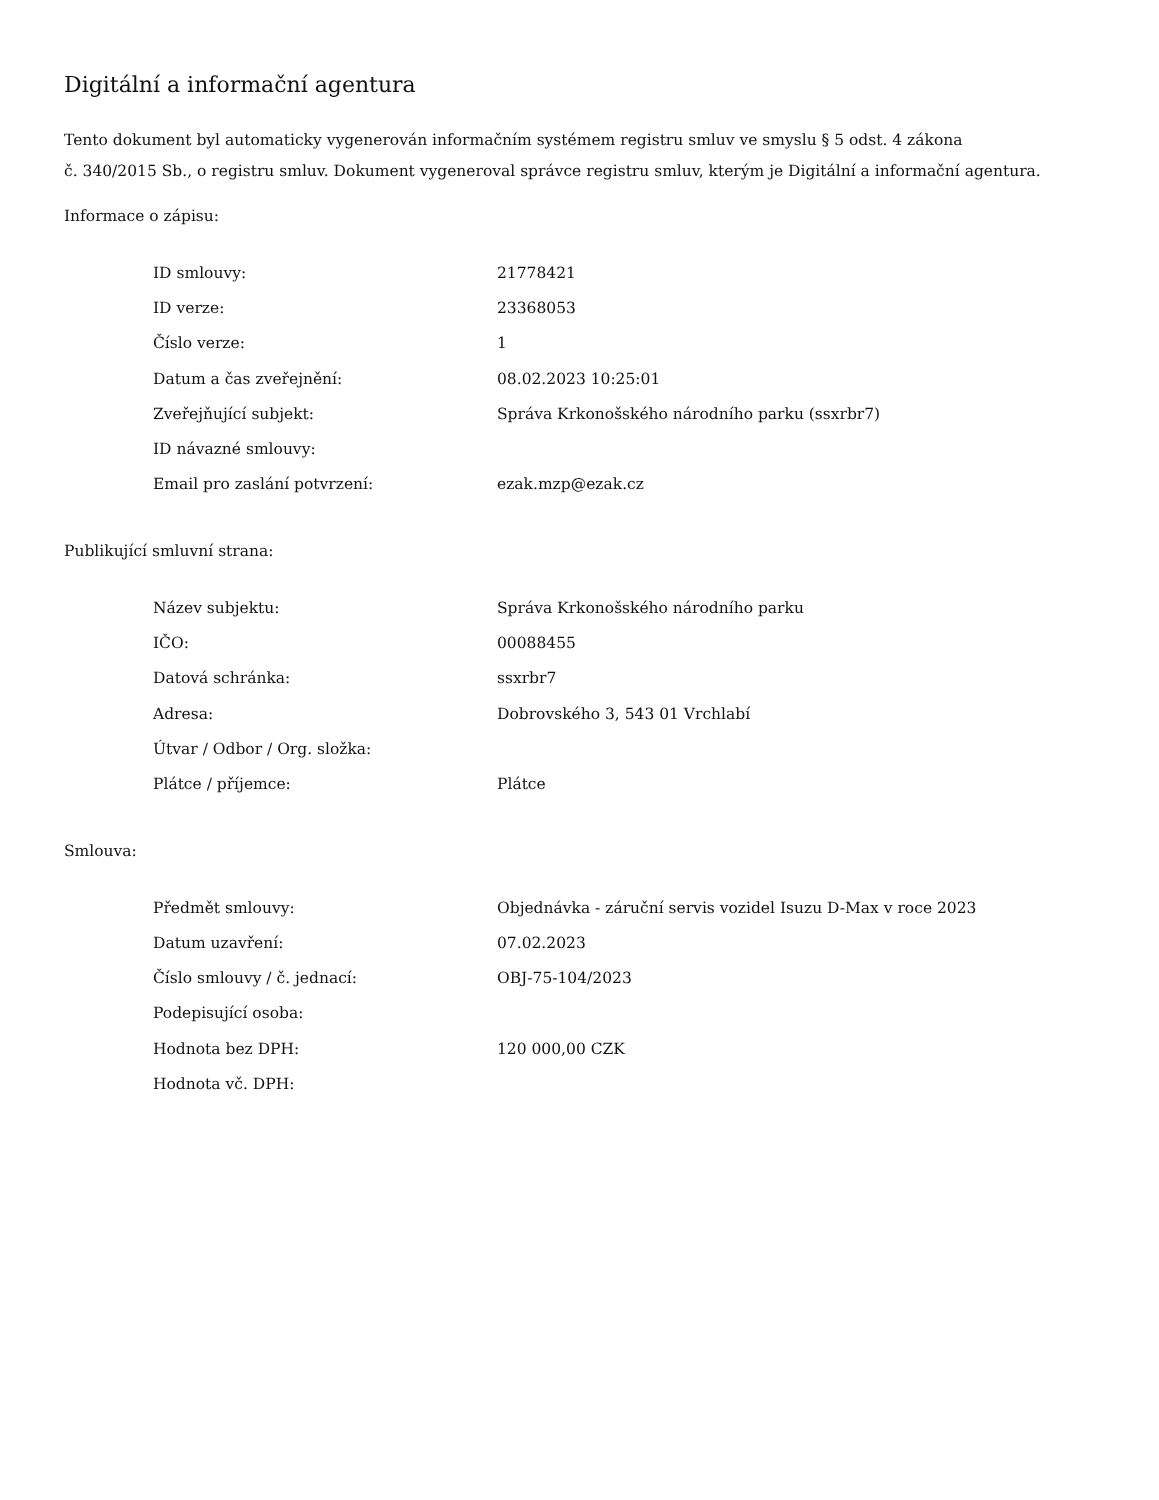Digitální a informační agentura
Tento dokument byl automaticky vygenerován informačním systémem registru smluv ve smyslu § 5 odst. 4 zákona
č. 340/2015 Sb., o registru smluv. Dokument vygeneroval správce registru smluv, kterým je Digitální a informační agentura.
Informace o zápisu:
| ID smlouvy: | 21778421 |
| ID verze: | 23368053 |
| Číslo verze: | 1 |
| Datum a čas zveřejnění: | 08.02.2023 10:25:01 |
| Zveřejňující subjekt: | Správa Krkonošského národního parku (ssxrbr7) |
| ID návazné smlouvy: | |
| Email pro zaslání potvrzení: | ezak.mzp@ezak.cz |
Publikující smluvní strana:
| Název subjektu: | Správa Krkonošského národního parku |
| IČO: | 00088455 |
| Datová schránka: | ssxrbr7 |
| Adresa: | Dobrovského 3, 543 01 Vrchlabí |
| Útvar / Odbor / Org. složka: | |
| Plátce / příjemce: | Plátce |
Smlouva:
| Předmět smlouvy: | Objednávka - záruční servis vozidel Isuzu D-Max v roce 2023 |
| Datum uzavření: | 07.02.2023 |
| Číslo smlouvy / č. jednací: | OBJ-75-104/2023 |
| Podepisující osoba: | |
| Hodnota bez DPH: | 120 000,00 CZK |
| Hodnota vč. DPH: | |